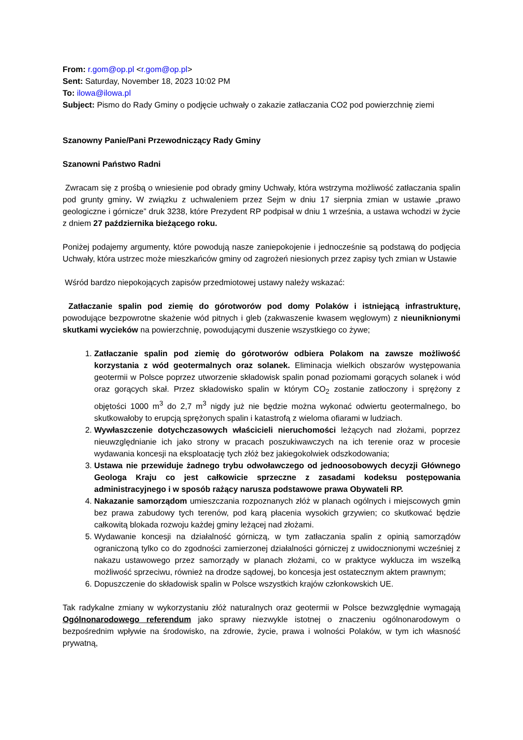From: r.gom@op.pl <r.gom@op.pl>
Sent: Saturday, November 18, 2023 10:02 PM
To: ilowa@ilowa.pl
Subject: Pismo do Rady Gminy o podjęcie uchwały o zakazie zatłaczania CO2 pod powierzchnię ziemi
Szanowny Panie/Pani Przewodniczący Rady Gminy
Szanowni Państwo Radni
Zwracam się z prośbą o wniesienie pod obrady gminy Uchwały, która wstrzyma możliwość zatłaczania spalin pod grunty gminy. W związku z uchwaleniem przez Sejm w dniu 17 sierpnia zmian w ustawie „prawo geologiczne i górnicze” druk 3238, które Prezydent RP podpisał w dniu 1 września, a ustawa wchodzi w życie z dniem 27 października bieżącego roku.
Poniżej podajemy argumenty, które powodują nasze zaniepokojenie i jednocześnie są podstawą do podjęcia Uchwały, która ustrzec może mieszkańców gminy od zagrożeń niesionych przez zapisy tych zmian w Ustawie
Wśród bardzo niepokojących zapisów przedmiotowej ustawy należy wskazać:
Zatłaczanie spalin pod ziemię do górotworów pod domy Polaków i istniejącą infrastrukturę, powodujące bezpowrotne skażenie wód pitnych i gleb (zakwaszenie kwasem węglowym) z nieuniknionymi skutkami wycieków na powierzchnię, powodującymi duszenie wszystkiego co żywe;
1. Zatłaczanie spalin pod ziemię do górotworów odbiera Polakom na zawsze możliwość korzystania z wód geotermalnych oraz solanek. Eliminacja wielkich obszarów występowania geotermii w Polsce poprzez utworzenie składowisk spalin ponad poziomami gorących solanek i wód oraz gorących skał. Przez składowisko spalin w którym CO<sub>2</sub> zostanie zatłoczony i sprężony z objętości 1000 m<sup>3</sup> do 2,7 m<sup>3</sup> nigdy już nie będzie można wykonać odwiertu geotermalnego, bo skutkowałoby to erupcją sprężonych spalin i katastrofą z wieloma ofiarami w ludziach.
2. Wywłaszczenie dotychczasowych właścicieli nieruchomości leżących nad złożami, poprzez nieuwzględnianie ich jako strony w pracach poszukiwawczych na ich terenie oraz w procesie wydawania koncesji na eksploatację tych złóż bez jakiegokolwiek odszkodowania;
3. Ustawa nie przewiduje żadnego trybu odwoławczego od jednoosobowych decyzji Głównego Geologa Kraju co jest całkowicie sprzeczne z zasadami kodeksu postępowania administracyjnego i w sposób rażący narusza podstawowe prawa Obywateli RP.
4. Nakazanie samorządom umieszczania rozpoznanych złóż w planach ogólnych i miejscowych gmin bez prawa zabudowy tych terenów, pod karą płacenia wysokich grzywien; co skutkować będzie całkowitą blokada rozwoju każdej gminy leżącej nad złożami.
5. Wydawanie koncesji na działalność górniczą, w tym zatłaczania spalin z opinią samorządów ograniczoną tylko co do zgodności zamierzonej działalności górniczej z uwidocznionymi wcześniej z nakazu ustawowego przez samorządy w planach złożami, co w praktyce wyklucza im wszelką możliwość sprzeciwu, również na drodze sądowej, bo koncesja jest ostatecznym aktem prawnym;
6. Dopuszczenie do składowisk spalin w Polsce wszystkich krajów członkowskich UE.
Tak radykalne zmiany w wykorzystaniu złóż naturalnych oraz geotermii w Polsce bezwzględnie wymagają Ogólnonarodowego referendum jako sprawy niezwykle istotnej o znaczeniu ogólnonarodowym o bezpośrednim wpływie na środowisko, na zdrowie, życie, prawa i wolności Polaków, w tym ich własność prywatną,